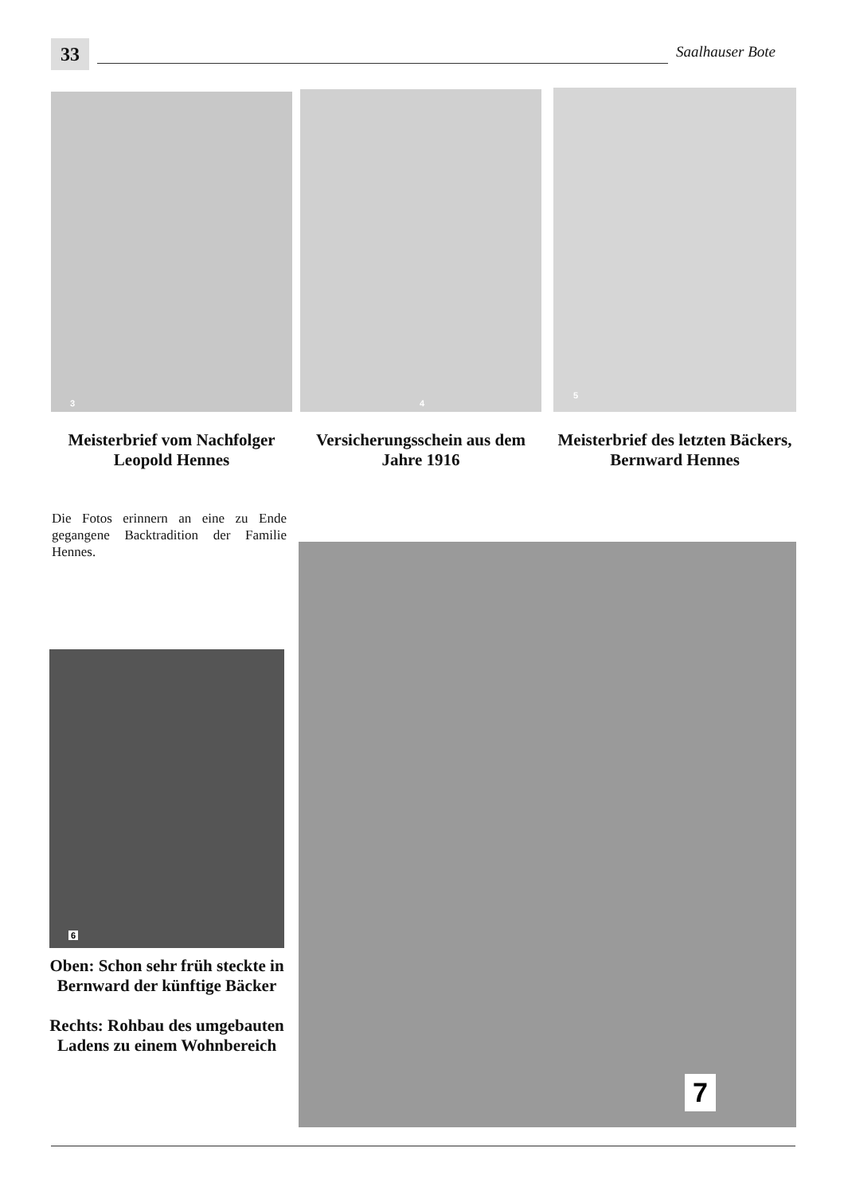33
Saalhauser Bote
3 4 5
Meisterbrief vom Nachfolger Leopold Hennes
Versicherungsschein aus dem Jahre 1916
Meisterbrief des letzten Bäckers, Bernward Hennes
Die Fotos erinnern an eine zu Ende gegangene Backtradition der Familie Hennes.
6
Oben: Schon sehr früh steckte in Bernward der künftige Bäcker
Rechts: Rohbau des umgebauten Ladens zu einem Wohnbereich
7